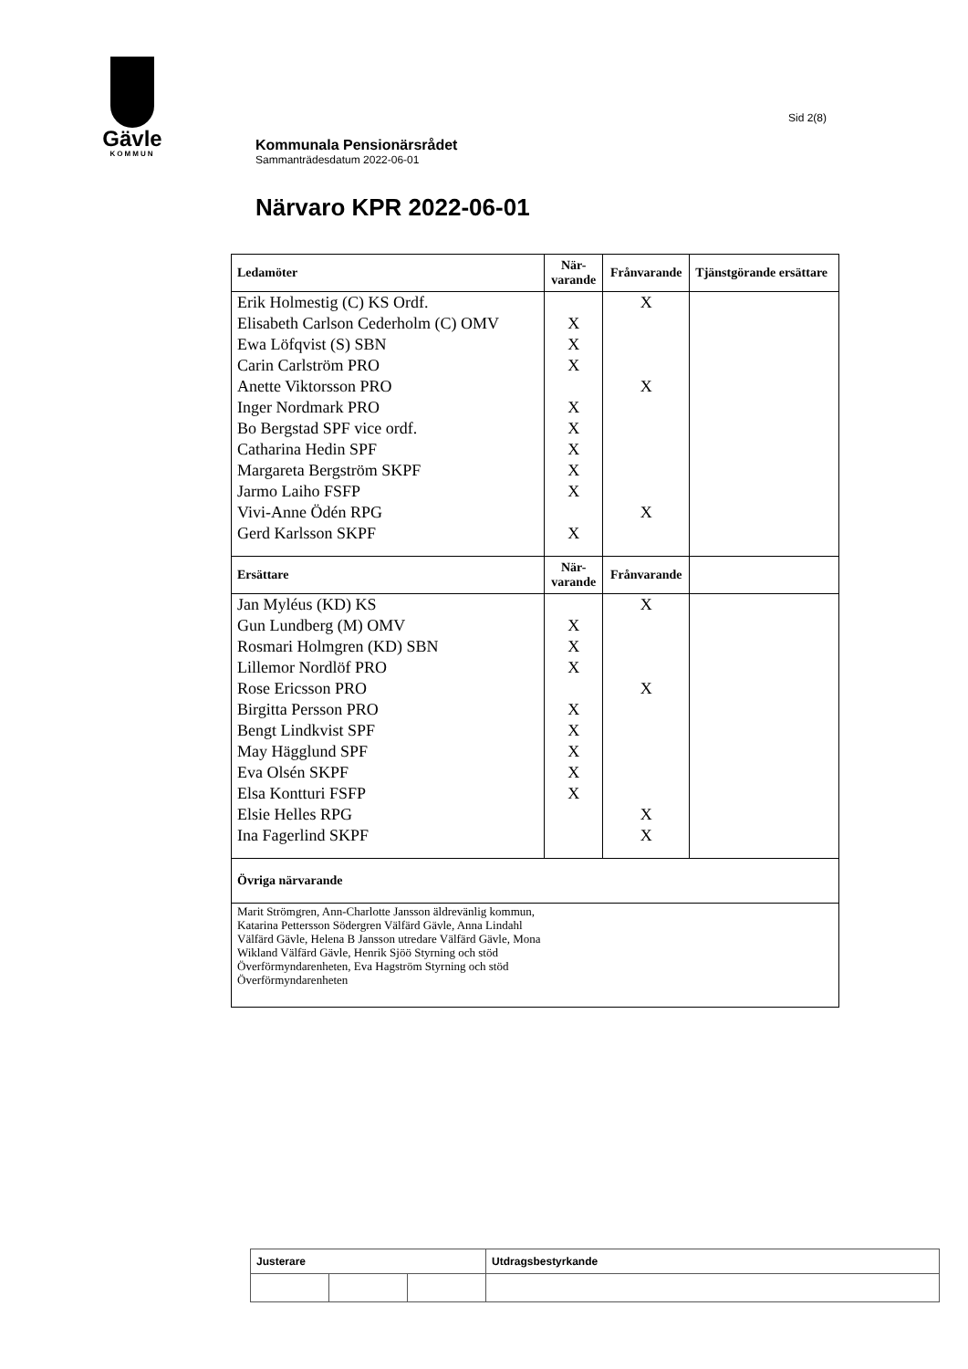Gävle
KOMMUN
Sid 2(8)
Kommunala Pensionärsrådet
Sammanträdesdatum 2022-06-01
Närvaro KPR 2022-06-01
| Ledamöter | När- varande | Frånvarande | Tjänstgörande ersättare |
| --- | --- | --- | --- |
| Erik Holmestig (C) KS Ordf. | | X | |
| Elisabeth Carlson Cederholm (C) OMV | X | | |
| Ewa Löfqvist (S) SBN | X | | |
| Carin Carlström PRO | X | | |
| Anette Viktorsson PRO | | X | |
| Inger Nordmark PRO | X | | |
| Bo Bergstad SPF vice ordf. | X | | |
| Catharina Hedin SPF | X | | |
| Margareta Bergström SKPF | X | | |
| Jarmo Laiho FSFP | X | | |
| Vivi-Anne Ödén RPG | | X | |
| Gerd Karlsson SKPF | X | | |
| Ersättare | När- varande | Frånvarande | |
| Jan Myléus (KD) KS | | X | |
| Gun Lundberg (M) OMV | X | | |
| Rosmari Holmgren (KD) SBN | X | | |
| Lillemor Nordlöf PRO | X | | |
| Rose Ericsson PRO | | X | |
| Birgitta Persson PRO | X | | |
| Bengt Lindkvist SPF | X | | |
| May Hägglund SPF | X | | |
| Eva Olsén SKPF | X | | |
| Elsa Kontturi FSFP | X | | |
| Elsie Helles RPG | | X | |
| Ina Fagerlind SKPF | | X | |
| Övriga närvarande | | | |
| Marit Strömgren, Ann-Charlotte Jansson äldrevänlig kommun, Katarina Pettersson Södergren Välfärd Gävle, Anna Lindahl Välfärd Gävle, Helena B Jansson utredare Välfärd Gävle, Mona Wikland Välfärd Gävle, Henrik Sjöö Styrning och stöd Överförmyndarenheten, Eva Hagström Styrning och stöd Överförmyndarenheten | | | |
| Justerare | | | Utdragsbestyrkande |